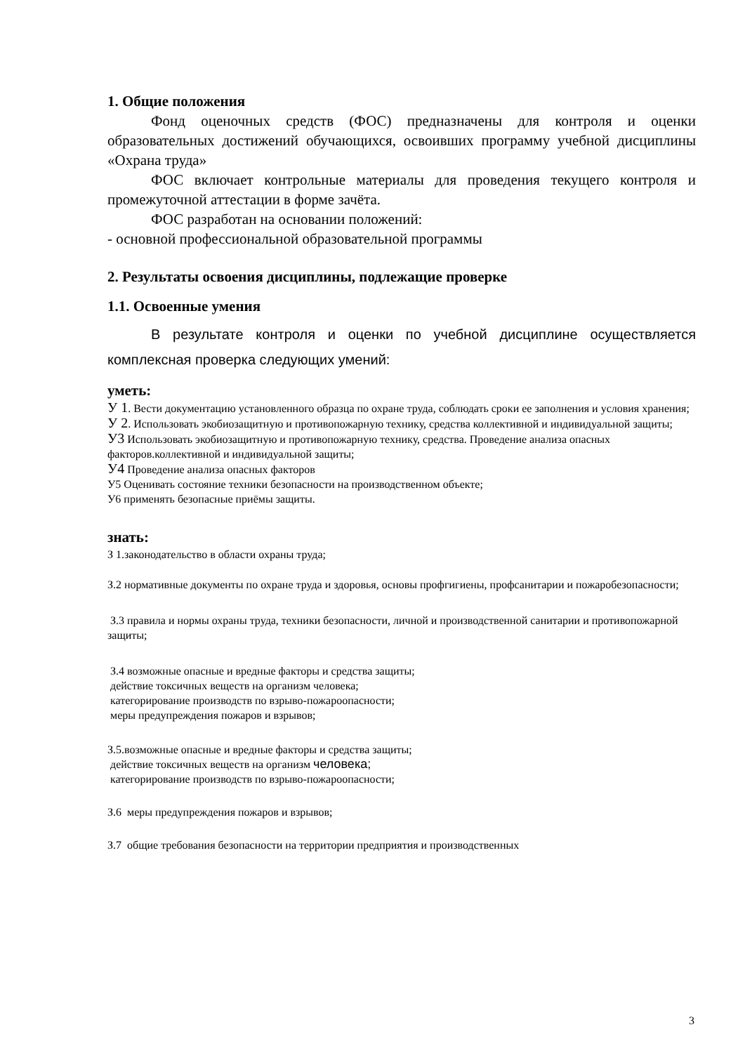1. Общие положения
Фонд оценочных средств (ФОС) предназначены для контроля и оценки образовательных достижений обучающихся, освоивших программу учебной дисциплины «Охрана труда»
ФОС включает контрольные материалы для проведения текущего контроля и промежуточной аттестации в форме зачёта.
ФОС разработан на основании положений:
- основной профессиональной образовательной программы
2. Результаты освоения дисциплины, подлежащие проверке
1.1. Освоенные умения
В результате контроля и оценки по учебной дисциплине осуществляется комплексная проверка следующих умений:
уметь:
У 1. Вести документацию установленного образца по охране труда, соблюдать сроки ее заполнения и условия хранения;
У 2. Использовать экобиозащитную и противопожарную технику, средства коллективной и индивидуальной защиты;
У3 Использовать экобиозащитную и противопожарную технику, средства. Проведение анализа опасных факторов.коллективной и индивидуальной защиты;
У4 Проведение анализа опасных факторов
У5 Оценивать состояние техники безопасности на производственном объекте;
У6 применять безопасные приёмы защиты.
знать:
З 1.законодательство в области охраны труда;
З.2 нормативные документы по охране труда и здоровья, основы профгигиены, профсанитарии и пожаробезопасности;
З.3 правила и нормы охраны труда, техники безопасности, личной и производственной санитарии и противопожарной защиты;
З.4 возможные опасные и вредные факторы и средства защиты;
действие токсичных веществ на организм человека;
категорирование производств по взрыво-пожароопасности;
меры предупреждения пожаров и взрывов;
З.5.возможные опасные и вредные факторы и средства защиты;
действие токсичных веществ на организм человека;
категорирование производств по взрыво-пожароопасности;
З.6 меры предупреждения пожаров и взрывов;
З.7 общие требования безопасности на территории предприятия и производственных
3